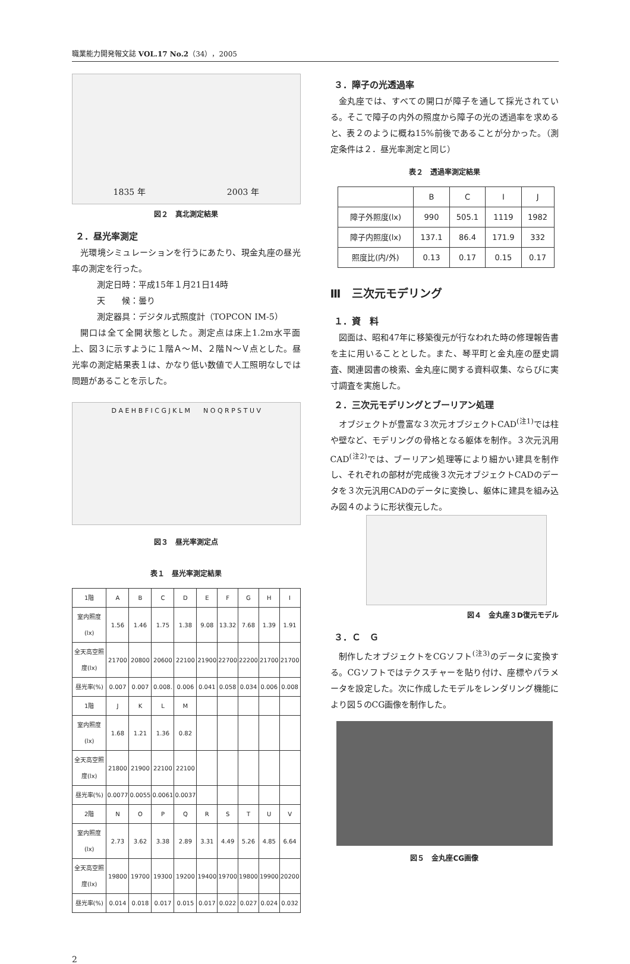職業能力開発報文誌 VOL.17 No.2（34），2005
1835 年 2003 年
図２　真北測定結果
２．昼光率測定
光環境シミュレーションを行うにあたり、現金丸座の昼光率の測定を行った。
測定日時：平成15年１月21日14時
天　　候：曇り
測定器具：デジタル式照度計（TOPCON IM-5）
開口は全て全開状態とした。測定点は床上1.2m水平面上、図３に示すように１階Ａ～Ｍ、２階Ｎ～Ｖ点とした。昼光率の測定結果表１は、かなり低い数値で人工照明なしでは問題があることを示した。
D A E H B F I C G J K L M　　N O Q R P S T U V
図３　昼光率測定点
表１　昼光率測定結果
| 1階 | A | B | C | D | E | F | G | H | I |
| --- | --- | --- | --- | --- | --- | --- | --- | --- | --- |
| 室内照度(lx) | 1.56 | 1.46 | 1.75 | 1.38 | 9.08 | 13.32 | 7.68 | 1.39 | 1.91 |
| 全天高空照度(lx) | 21700 | 20800 | 20600 | 22100 | 21900 | 22700 | 22200 | 21700 | 21700 |
| 昼光率(%) | 0.007 | 0.007 | 0.008. | 0.006 | 0.041 | 0.058 | 0.034 | 0.006 | 0.008 |
| 1階 | J | K | L | M | | | | | |
| 室内照度(lx) | 1.68 | 1.21 | 1.36 | 0.82 | | | | | |
| 全天高空照度(lx) | 21800 | 21900 | 22100 | 22100 | | | | | |
| 昼光率(%) | 0.0077 | 0.0055 | 0.0061 | 0.0037 | | | | | |
| 2階 | N | O | P | Q | R | S | T | U | V |
| 室内照度(lx) | 2.73 | 3.62 | 3.38 | 2.89 | 3.31 | 4.49 | 5.26 | 4.85 | 6.64 |
| 全天高空照度(lx) | 19800 | 19700 | 19300 | 19200 | 19400 | 19700 | 19800 | 19900 | 20200 |
| 昼光率(%) | 0.014 | 0.018 | 0.017 | 0.015 | 0.017 | 0.022 | 0.027 | 0.024 | 0.032 |
３．障子の光透過率
金丸座では、すべての開口が障子を通して採光されている。そこで障子の内外の照度から障子の光の透過率を求めると、表２のように概ね15%前後であることが分かった。（測定条件は２．昼光率測定と同じ）
表２　透過率測定結果
| | B | C | I | J |
| --- | --- | --- | --- | --- |
| 障子外照度(lx) | 990 | 505.1 | 1119 | 1982 |
| 障子内照度(lx) | 137.1 | 86.4 | 171.9 | 332 |
| 照度比(内/外) | 0.13 | 0.17 | 0.15 | 0.17 |
Ⅲ　三次元モデリング
１．資　料
図面は、昭和47年に移築復元が行なわれた時の修理報告書を主に用いることとした。また、琴平町と金丸座の歴史調査、関連図書の検索、金丸座に関する資料収集、ならびに実寸調査を実施した。
２．三次元モデリングとブーリアン処理
オブジェクトが豊富な３次元オブジェクトCAD<sup>(注1)</sup>では柱や壁など、モデリングの骨格となる躯体を制作。３次元汎用CAD<sup>(注2)</sup>では、ブーリアン処理等により細かい建具を制作し、それぞれの部材が完成後３次元オブジェクトCADのデータを３次元汎用CADのデータに変換し、躯体に建具を組み込み図４のように形状復元した。
図４　金丸座３D復元モデル
３．Ｃ　Ｇ
制作したオブジェクトをCGソフト<sup>(注3)</sup>のデータに変換する。CGソフトではテクスチャーを貼り付け、座標やパラメータを設定した。次に作成したモデルをレンダリング機能により図５のCG画像を制作した。
図５　金丸座CG画像
2